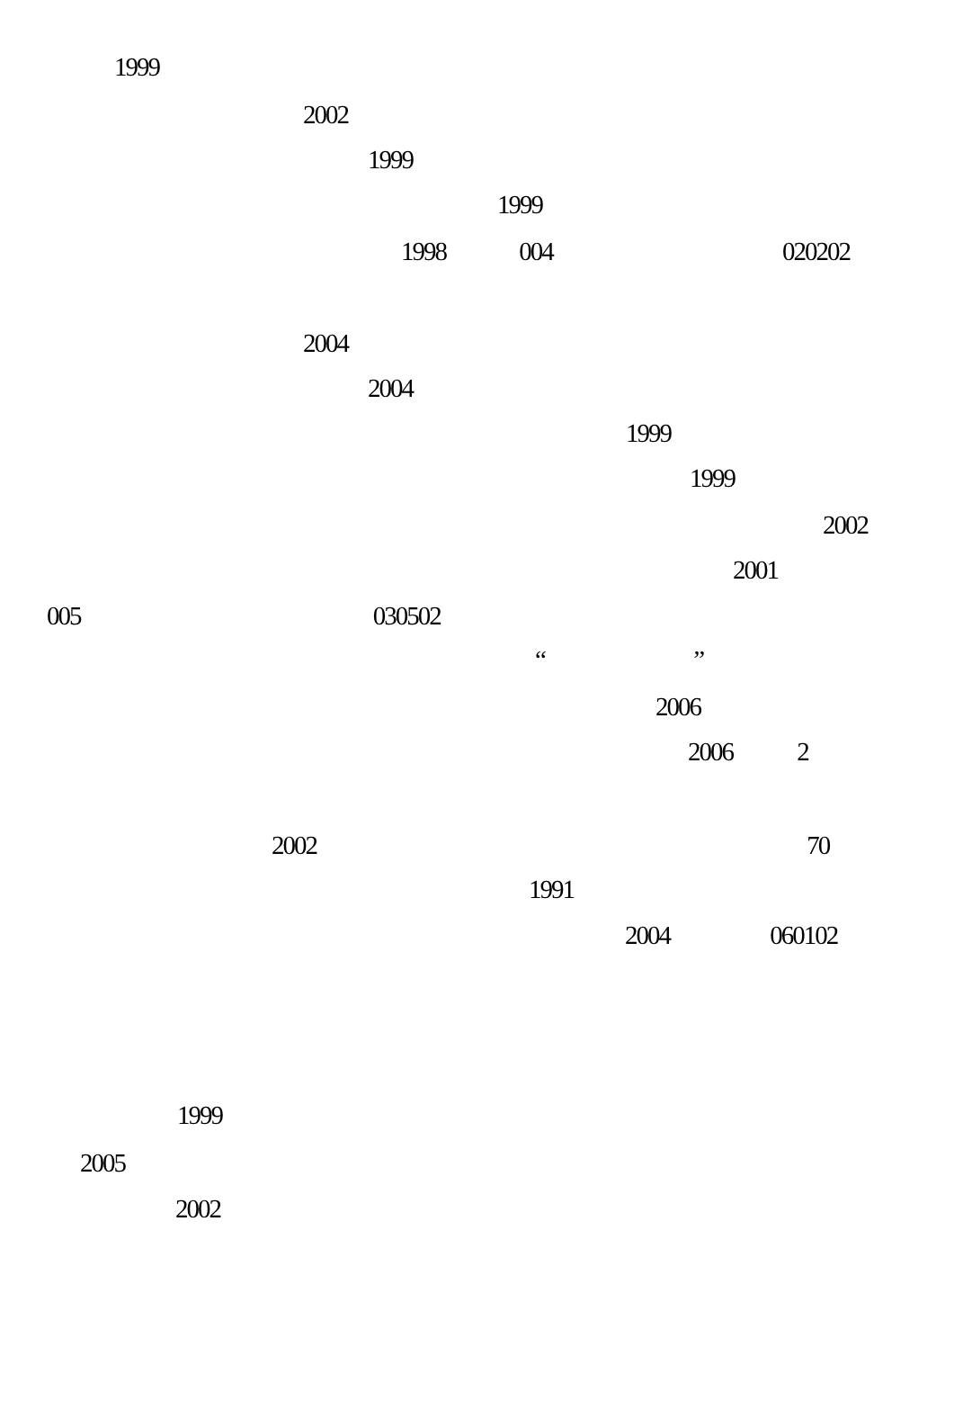1999
2002
1999
1999
1998 004 020202
2004
2004
1999
1999
2002
2001
005 030502
“ ”
2006
2006 2
2002 70
1991
2004 060102
1999
2005
2002